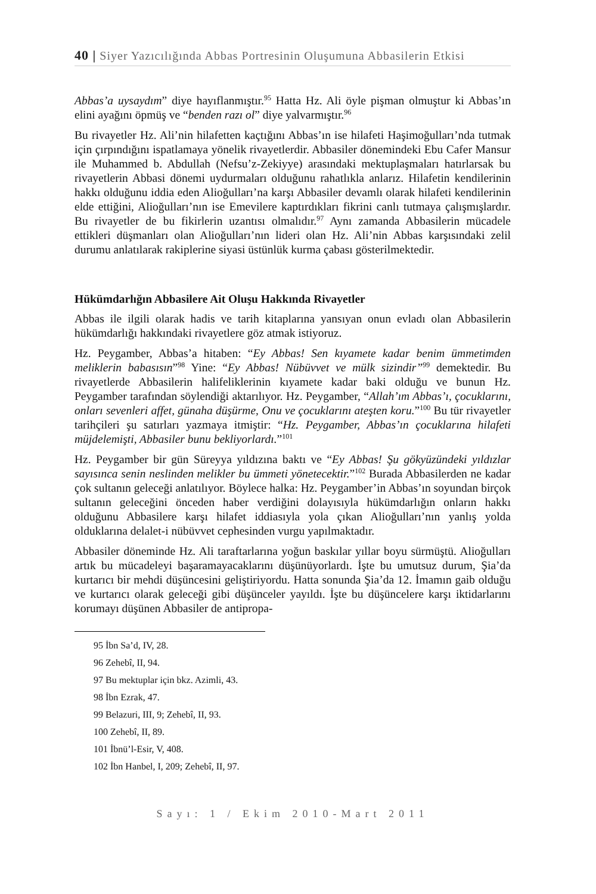40 | Siyer Yazıcılığında Abbas Portresinin Oluşumuna Abbasilerin Etkisi
Abbas’a uysaydım” diye hayıflanmıştır.<sup>95</sup> Hatta Hz. Ali öyle pişman olmuştur ki Abbas’ın elini ayağını öpmüş ve “benden razı ol” diye yalvarmıştır.<sup>96</sup>
Bu rivayetler Hz. Ali’nin hilafetten kaçtığını Abbas’ın ise hilafeti Haşimoğulları’nda tutmak için çırpındığını ispatlamaya yönelik rivayetlerdir. Abbasiler dönemindeki Ebu Cafer Mansur ile Muhammed b. Abdullah (Nefsu’z-Zekiyye) arasındaki mektuplaşmaları hatırlarsak bu rivayetlerin Abbasi dönemi uydurmaları olduğunu rahatlıkla anlarız. Hilafetin kendilerinin hakkı olduğunu iddia eden Alioğulları’na karşı Abbasiler devamlı olarak hilafeti kendilerinin elde ettiğini, Alioğulları’nın ise Emevilere kaptırdıkları fikrini canlı tutmaya çalışmışlardır. Bu rivayetler de bu fikirlerin uzantısı olmalıdır.<sup>97</sup> Aynı zamanda Abbasilerin mücadele ettikleri düşmanları olan Alioğulları’nın lideri olan Hz. Ali’nin Abbas karşısındaki zelil durumu anlatılarak rakiplerine siyasi üstünlük kurma çabası gösterilmektedir.
Hükümdarlığın Abbasilere Ait Oluşu Hakkında Rivayetler
Abbas ile ilgili olarak hadis ve tarih kitaplarına yansıyan onun evladı olan Abbasilerin hükümdarlığı hakkındaki rivayetlere göz atmak istiyoruz.
Hz. Peygamber, Abbas’a hitaben: “Ey Abbas! Sen kıyamete kadar benim ümmetimden meliklerin babasısın”<sup>98</sup> Yine: “Ey Abbas! Nübüvvet ve mülk sizindir”<sup>99</sup> demektedir. Bu rivayetlerde Abbasilerin halifeliklerinin kıyamete kadar baki olduğu ve bunun Hz. Peygamber tarafından söylendiği aktarılıyor. Hz. Peygamber, “Allah’ım Abbas’ı, çocuklarını, onları sevenleri affet, günaha düşürme, Onu ve çocuklarını ateşten koru.”<sup>100</sup> Bu tür rivayetler tarihçileri şu satırları yazmaya itmiştir: “Hz. Peygamber, Abbas’ın çocuklarına hilafeti müjdelemişti, Abbasiler bunu bekliyorlardı.”<sup>101</sup>
Hz. Peygamber bir gün Süreyya yıldızına baktı ve “Ey Abbas! Şu gökyüzündeki yıldızlar sayısınca senin neslinden melikler bu ümmeti yönetecektir.”<sup>102</sup> Burada Abbasilerden ne kadar çok sultanın geleceği anlatılıyor. Böylece halka: Hz. Peygamber’in Abbas’ın soyundan birçok sultanın geleceğini önceden haber verdiğini dolayısıyla hükümdarlığın onların hakkı olduğunu Abbasilere karşı hilafet iddiasıyla yola çıkan Alioğulları’nın yanlış yolda olduklarına delalet-i nübüvvet cephesinden vurgu yapılmaktadır.
Abbasiler döneminde Hz. Ali taraftarlarına yoğun baskılar yıllar boyu sürmüştü. Alioğulları artık bu mücadeleyi başaramayacaklarını düşünüyorlardı. İşte bu umutsuz durum, Şia’da kurtarıcı bir mehdi düşüncesini geliştiriyordu. Hatta sonunda Şia’da 12. İmamın gaib olduğu ve kurtarıcı olarak geleceği gibi düşünceler yayıldı. İşte bu düşüncelere karşı iktidarlarını korumayı düşünen Abbasiler de antipropa-
95 İbn Sa’d, IV, 28.
96 Zehebî, II, 94.
97 Bu mektuplar için bkz. Azimli, 43.
98 İbn Ezrak, 47.
99 Belazuri, III, 9; Zehebî, II, 93.
100 Zehebî, II, 89.
101 İbnü’l-Esir, V, 408.
102 İbn Hanbel, I, 209; Zehebî, II, 97.
Sayı: 1 / Ekim 2010-Mart 2011